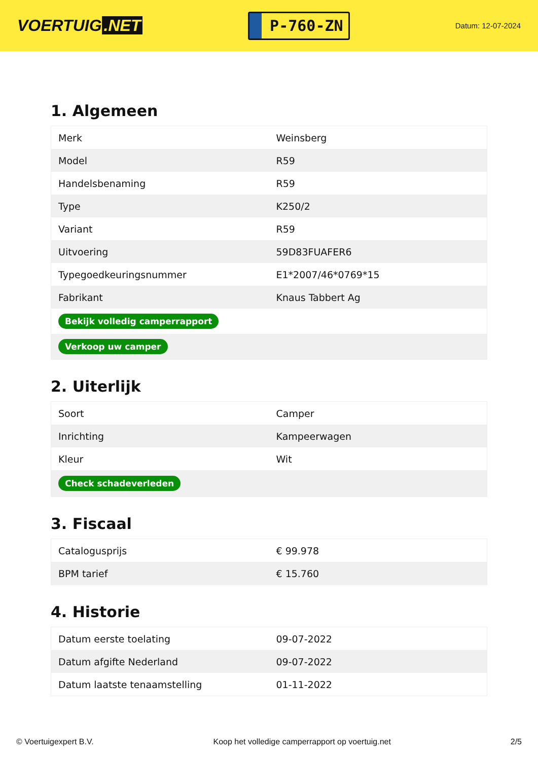VOERTUIG.NET
P-760-ZN
Datum: 12-07-2024
1. Algemeen
| Merk | Weinsberg |
| Model | R59 |
| Handelsbenaming | R59 |
| Type | K250/2 |
| Variant | R59 |
| Uitvoering | 59D83FUAFER6 |
| Typegoedkeuringsnummer | E1*2007/46*0769*15 |
| Fabrikant | Knaus Tabbert Ag |
| Bekijk volledig camperrapport | |
| Verkoop uw camper | |
2. Uiterlijk
| Soort | Camper |
| Inrichting | Kampeerwagen |
| Kleur | Wit |
| Check schadeverleden | |
3. Fiscaal
| Catalogusprijs | € 99.978 |
| BPM tarief | € 15.760 |
4. Historie
| Datum eerste toelating | 09-07-2022 |
| Datum afgifte Nederland | 09-07-2022 |
| Datum laatste tenaamstelling | 01-11-2022 |
© Voertuigexpert B.V. Koop het volledige camperrapport op voertuig.net 2/5